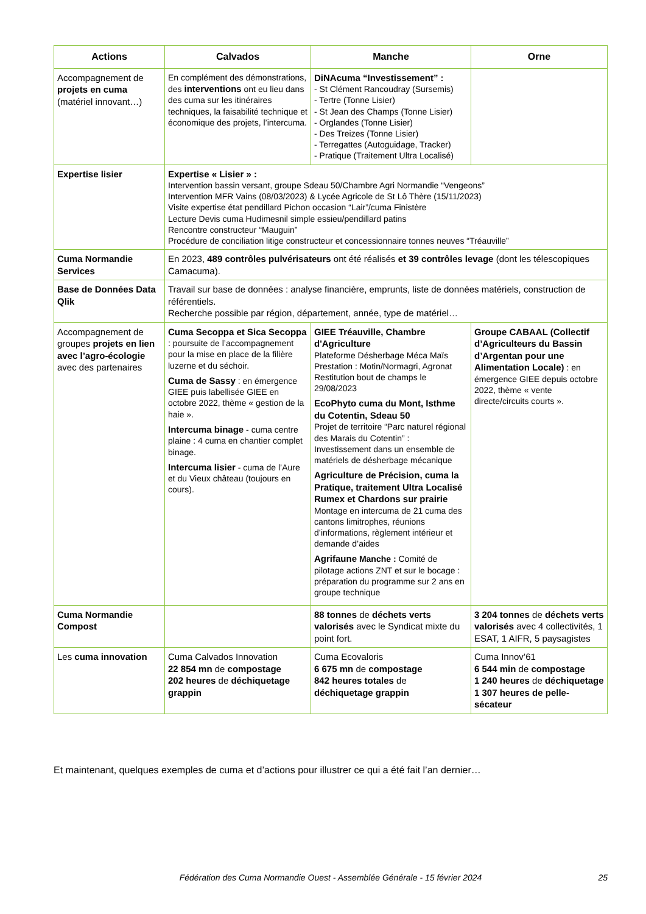| Actions | Calvados | Manche | Orne |
| --- | --- | --- | --- |
| Accompagnement de projets en cuma (matériel innovant…) | En complément des démonstrations, des interventions ont eu lieu dans des cuma sur les itinéraires techniques, la faisabilité technique et économique des projets, l’intercuma. | DiNAcuma “Investissement” : - St Clément Rancoudray (Sursemis) - Tertre (Tonne Lisier) - St Jean des Champs (Tonne Lisier) - Orglandes (Tonne Lisier) - Des Treizes (Tonne Lisier) - Terregattes (Autoguidage, Tracker) - Pratique (Traitement Ultra Localisé) | |
| Expertise lisier | Expertise « Lisier » : Intervention bassin versant, groupe Sdeau 50/Chambre Agri Normandie “Vengeons” Intervention MFR Vains (08/03/2023) & Lycée Agricole de St Lô Thère (15/11/2023) Visite expertise état pendillard Pichon occasion “Lair”/cuma Finistère Lecture Devis cuma Hudimesnil simple essieu/pendillard patins Rencontre constructeur “Mauguin” Procédure de conciliation litige constructeur et concessionnaire tonnes neuves “Tréauville” | | |
| Cuma Normandie Services | En 2023, 489 contrôles pulvérisateurs ont été réalisés et 39 contrôles levage (dont les télescopiques Camacuma). | | |
| Base de Données Data Qlik | Travail sur base de données : analyse financière, emprunts, liste de données matériels, construction de référentiels. Recherche possible par région, département, année, type de matériel… | | |
| Accompagnement de groupes projets en lien avec l’agro-écologie avec des partenaires | Cuma Secoppa et Sica Secoppa : poursuite de l’accompagnement pour la mise en place de la filière luzerne et du séchoir. Cuma de Sassy : en émergence GIEE puis labellisée GIEE en octobre 2022, thème « gestion de la haie ». Intercuma binage - cuma centre plaine : 4 cuma en chantier complet binage. Intercuma lisier - cuma de l’Aure et du Vieux château (toujours en cours). | GIEE Tréauville, Chambre d'Agriculture Plateforme Désherbage Méca Maïs Prestation : Motin/Normagri, Agronat Restitution bout de champs le 29/08/2023 EcoPhyto cuma du Mont, Isthme du Cotentin, Sdeau 50 Projet de territoire “Parc naturel régional des Marais du Cotentin” : Investissement dans un ensemble de matériels de désherbage mécanique Agriculture de Précision, cuma la Pratique, traitement Ultra Localisé Rumex et Chardons sur prairie Montage en intercuma de 21 cuma des cantons limitrophes, réunions d’informations, règlement intérieur et demande d’aides Agrifaune Manche : Comité de pilotage actions ZNT et sur le bocage : préparation du programme sur 2 ans en groupe technique | Groupe CABAAL (Collectif d’Agriculteurs du Bassin d’Argentan pour une Alimentation Locale) : en émergence GIEE depuis octobre 2022, thème « vente directe/circuits courts ». |
| Cuma Normandie Compost | | 88 tonnes de déchets verts valorisés avec le Syndicat mixte du point fort. | 3 204 tonnes de déchets verts valorisés avec 4 collectivités, 1 ESAT, 1 AIFR, 5 paysagistes |
| Les cuma innovation | Cuma Calvados Innovation 22 854 mn de compostage 202 heures de déchiquetage grappin | Cuma Ecovaloris 6 675 mn de compostage 842 heures totales de déchiquetage grappin | Cuma Innov’61 6 544 min de compostage 1 240 heures de déchiquetage 1 307 heures de pelle-sécateur |
Et maintenant, quelques exemples de cuma et d’actions pour illustrer ce qui a été fait l’an dernier…
25
Fédération des Cuma Normandie Ouest - Assemblée Générale - 15 février 2024